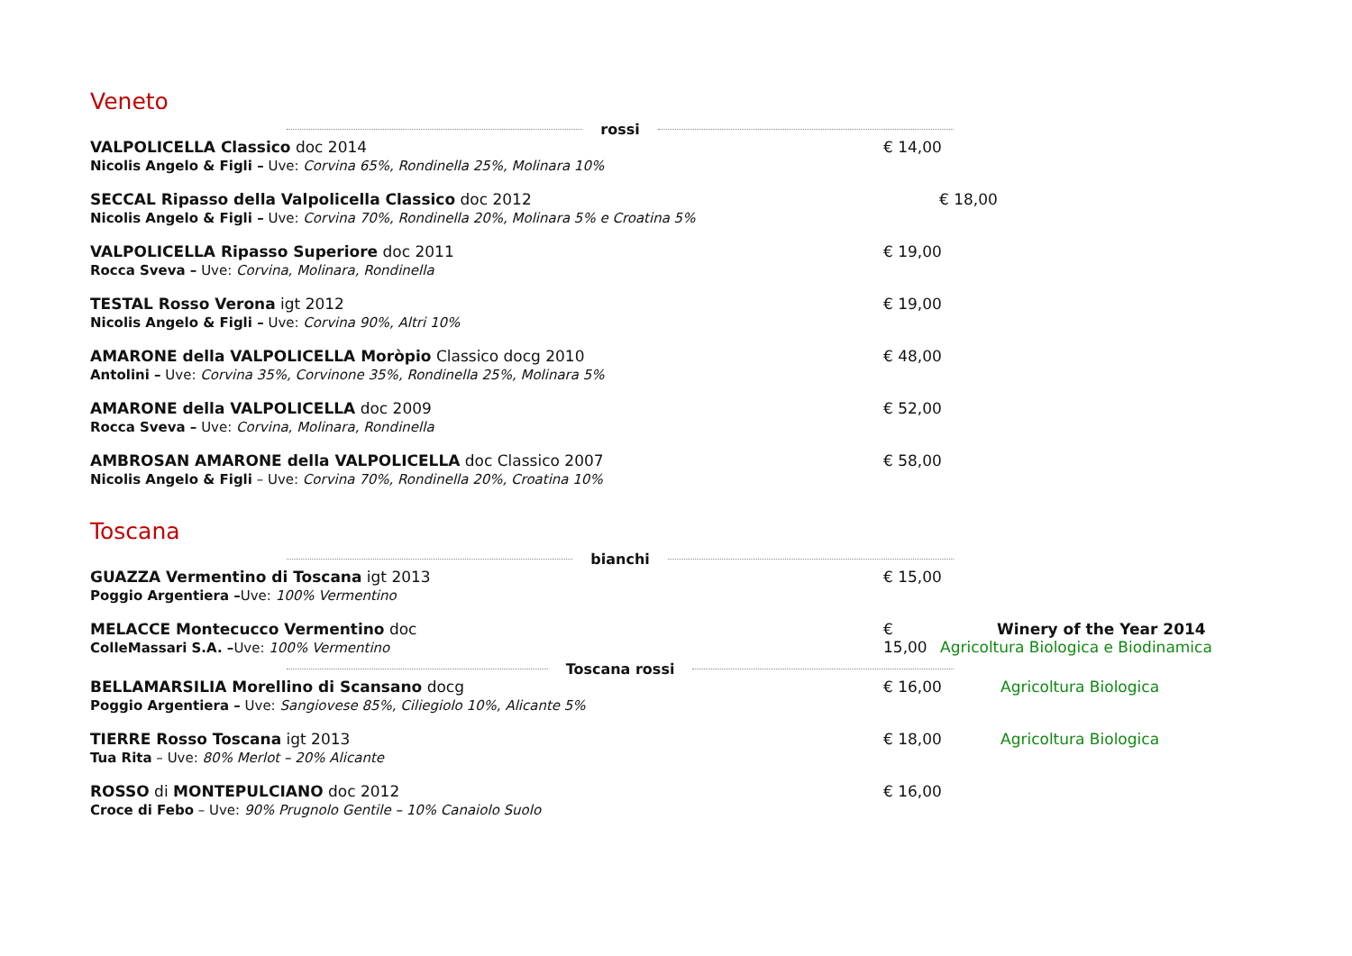Veneto
rossi
VALPOLICELLA Classico doc 2014
Nicolis Angelo & Figli – Uve: Corvina 65%, Rondinella 25%, Molinara 10%
€ 14,00
SECCAL Ripasso della Valpolicella Classico doc 2012
Nicolis Angelo & Figli – Uve: Corvina 70%, Rondinella 20%, Molinara 5% e Croatina 5%
€ 18,00
VALPOLICELLA Ripasso Superiore doc 2011
Rocca Sveva – Uve: Corvina, Molinara, Rondinella
€ 19,00
TESTAL Rosso Verona igt 2012
Nicolis Angelo & Figli – Uve: Corvina 90%, Altri 10%
€ 19,00
AMARONE della VALPOLICELLA Moròpio Classico docg 2010
Antolini – Uve: Corvina 35%, Corvinone 35%, Rondinella 25%, Molinara 5%
€ 48,00
AMARONE della VALPOLICELLA doc 2009
Rocca Sveva – Uve: Corvina, Molinara, Rondinella
€ 52,00
AMBROSAN AMARONE della VALPOLICELLA doc Classico 2007
Nicolis Angelo & Figli – Uve: Corvina 70%, Rondinella 20%, Croatina 10%
€ 58,00
Toscana
bianchi
GUAZZA Vermentino di Toscana igt 2013
Poggio Argentiera –Uve: 100% Vermentino
€ 15,00
MELACCE Montecucco Vermentino doc
ColleMassari S.A. –Uve: 100% Vermentino
€ 15,00
Winery of the Year 2014
Agricoltura Biologica e Biodinamica
Toscana rossi
BELLAMARSILIA Morellino di Scansano docg
Poggio Argentiera – Uve: Sangiovese 85%, Ciliegiolo 10%, Alicante 5%
€ 16,00 Agricoltura Biologica
TIERRE Rosso Toscana igt 2013
Tua Rita – Uve: 80% Merlot – 20% Alicante
€ 18,00 Agricoltura Biologica
ROSSO di MONTEPULCIANO doc 2012
Croce di Febo – Uve: 90% Prugnolo Gentile – 10% Canaiolo Suolo
€ 16,00